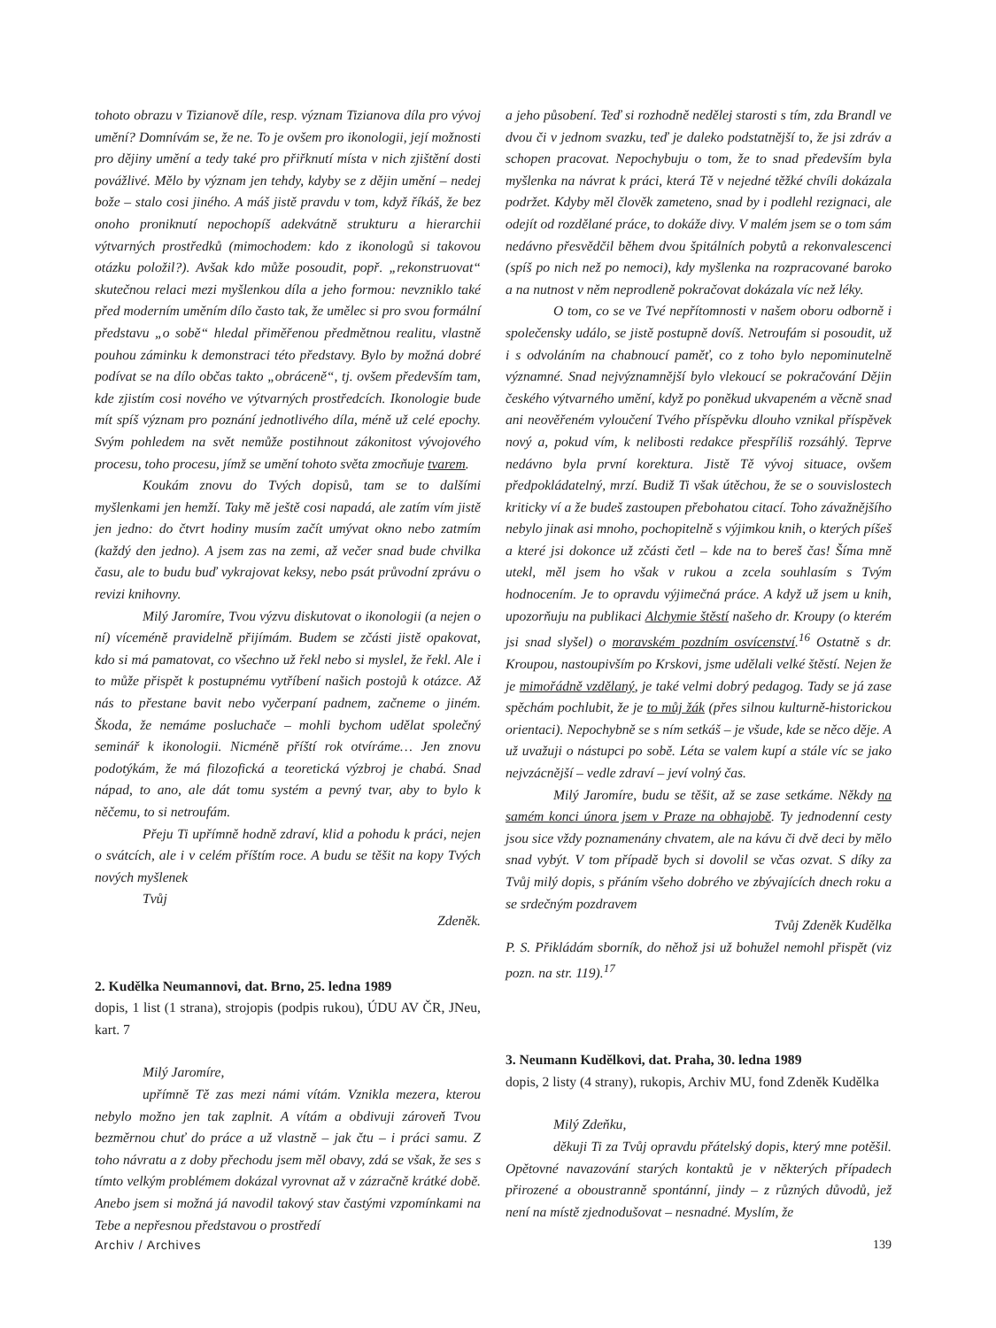tohoto obrazu v Tizianově díle, resp. význam Tizianova díla pro vývoj umění? Domnívám se, že ne. To je ovšem pro ikonologii, její možnosti pro dějiny umění a tedy také pro přiřknutí místa v nich zjištění dosti povážlivé. Mělo by význam jen tehdy, kdyby se z dějin umění – nedej bože – stalo cosi jiného. A máš jistě pravdu v tom, když říkáš, že bez onoho proniknutí nepochopíš adekvátně strukturu a hierarchii výtvarných prostředků (mimochodem: kdo z ikonologů si takovou otázku položil?). Avšak kdo může posoudit, popř. „rekonstruovat“ skutečnou relaci mezi myšlenkou díla a jeho formou: nevzniklo také před moderním uměním dílo často tak, že umělec si pro svou formální představu „o sobě“ hledal přiměřenou předmětnou realitu, vlastně pouhou záminku k demonstraci této představy. Bylo by možná dobré podívat se na dílo občas takto „obráceně“, tj. ovšem především tam, kde zjistím cosi nového ve výtvarných prostředcích. Ikonologie bude mít spíš význam pro poznání jednotlivého díla, méně už celé epochy. Svým pohledem na svět nemůže postihnout zákonitost vývojového procesu, toho procesu, jímž se umění tohoto světa zmocňuje tvarem.
Koukám znovu do Tvých dopisů, tam se to dalšími myšlenkami jen hemží. Taky mě ještě cosi napadá, ale zatím vím jistě jen jedno: do čtvrt hodiny musím začít umývat okno nebo zatmím (každý den jedno). A jsem zas na zemi, až večer snad bude chvilka času, ale to budu buď vykrajovat keksy, nebo psát průvodní zprávu o revizi knihovny.
Milý Jaromíre, Tvou výzvu diskutovat o ikonologii (a nejen o ní) víceméně pravidelně přijímám. Budem se zčásti jistě opakovat, kdo si má pamatovat, co všechno už řekl nebo si myslel, že řekl. Ale i to může přispět k postupnému vytříbení našich postojů k otázce. Až nás to přestane bavit nebo vyčerpaní padnem, začneme o jiném. Škoda, že nemáme posluchače – mohli bychom udělat společný seminář k ikonologii. Nicméně příští rok otvíráme… Jen znovu podotýkám, že má filozofická a teoretická výzbroj je chabá. Snad nápad, to ano, ale dát tomu systém a pevný tvar, aby to bylo k něčemu, to si netroufám.
Přeju Ti upřímně hodně zdraví, klid a pohodu k práci, nejen o svátcích, ale i v celém příštím roce. A budu se těšit na kopy Tvých nových myšlenek
Tvůj
Zdeněk.
2. Kudělka Neumannovi, dat. Brno, 25. ledna 1989
dopis, 1 list (1 strana), strojopis (podpis rukou), ÚDU AV ČR, JNeu, kart. 7
Milý Jaromíre,
upřímně Tě zas mezi námi vítám. Vznikla mezera, kterou nebylo možno jen tak zaplnit. A vítám a obdivuji zároveň Tvou bezměrnou chuť do práce a už vlastně – jak čtu – i práci samu. Z toho návratu a z doby přechodu jsem měl obavy, zdá se však, že ses s tímto velkým problémem dokázal vyrovnat až v zázračně krátké době. Anebo jsem si možná já navodil takový stav častými vzpomínkami na Tebe a nepřesnou představou o prostředí
a jeho působení. Teď si rozhodně nedělej starosti s tím, zda Brandl ve dvou či v jednom svazku, teď je daleko podstatnější to, že jsi zdráv a schopen pracovat. Nepochybuju o tom, že to snad především byla myšlenka na návrat k práci, která Tě v nejedné těžké chvíli dokázala podržet. Kdyby měl člověk zameteno, snad by i podlehl rezignaci, ale odejít od rozdělané práce, to dokáže divy. V malém jsem se o tom sám nedávno přesvědčil během dvou špitálních pobytů a rekonvalescenci (spíš po nich než po nemoci), kdy myšlenka na rozpracované baroko a na nutnost v něm neprodleně pokračovat dokázala víc než léky.
O tom, co se ve Tvé nepřítomnosti v našem oboru odborně i společensky událo, se jistě postupně dovíš. Netroufám si posoudit, už i s odvoláním na chabnoucí paměť, co z toho bylo nepominutelně významné. Snad nejvýznamnější bylo vlekoucí se pokračování Dějin českého výtvarného umění, když po poněkud ukvapeném a věcně snad ani neověřeném vyloučení Tvého příspěvku dlouho vznikal příspěvek nový a, pokud vím, k nelibosti redakce přespříliš rozsáhlý. Teprve nedávno byla první korektura. Jistě Tě vývoj situace, ovšem předpokládatelný, mrzí. Budiž Ti však útěchou, že se o souvislostech kriticky ví a že budeš zastoupen přebohatou citací. Toho závažnějšího nebylo jinak asi mnoho, pochopitelně s výjimkou knih, o kterých píšeš a které jsi dokonce už zčásti četl – kde na to bereš čas! Šíma mně utekl, měl jsem ho však v rukou a zcela souhlasím s Tvým hodnocením. Je to opravdu výjimečná práce. A když už jsem u knih, upozorňuju na publikaci Alchymie štěstí našeho dr. Kroupy (o kterém jsi snad slyšel) o moravském pozdním osvícenství.<sup>16</sup> Ostatně s dr. Kroupou, nastoupivším po Krskovi, jsme udělali velké štěstí. Nejen že je mimořádně vzdělaný, je také velmi dobrý pedagog. Tady se já zase spěchám pochlubit, že je to můj žák (přes silnou kulturně-historickou orientaci). Nepochybně se s ním setkáš – je všude, kde se něco děje. A už uvažuji o nástupci po sobě. Léta se valem kupí a stále víc se jako nejvzácnější – vedle zdraví – jeví volný čas.
Milý Jaromíre, budu se těšit, až se zase setkáme. Někdy na samém konci února jsem v Praze na obhajobě. Ty jednodenní cesty jsou sice vždy poznamenány chvatem, ale na kávu či dvě deci by mělo snad vybýt. V tom případě bych si dovolil se včas ozvat. S díky za Tvůj milý dopis, s přáním všeho dobrého ve zbývajících dnech roku a se srdečným pozdravem
Tvůj Zdeněk Kudělka
P. S. Přikládám sborník, do něhož jsi už bohužel nemohl přispět (viz pozn. na str. 119).<sup>17</sup>
3. Neumann Kudělkovi, dat. Praha, 30. ledna 1989
dopis, 2 listy (4 strany), rukopis, Archiv MU, fond Zdeněk Kudělka
Milý Zdeňku,
děkuji Ti za Tvůj opravdu přátelský dopis, který mne potěšil. Opětovné navazování starých kontaktů je v některých případech přirozené a oboustranně spontánní, jindy – z různých důvodů, jež není na místě zjednodušovat – nesnadné. Myslím, že
Archiv / Archives 139